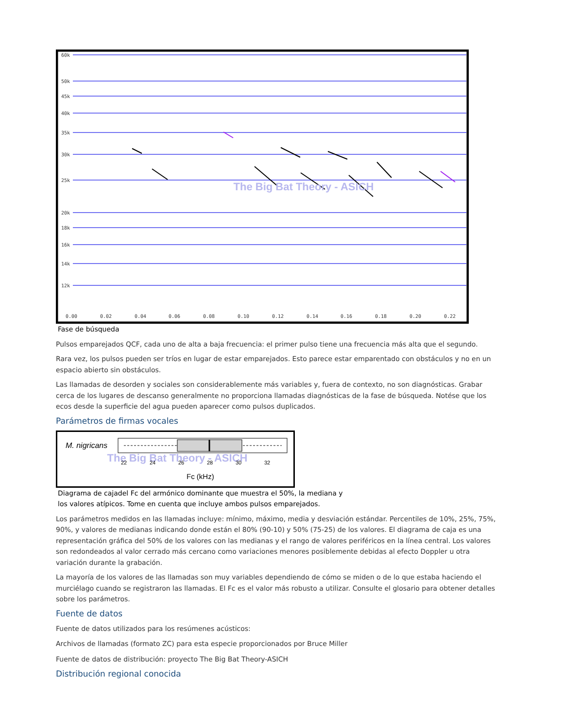60k
50k
45k
40k
35k
30k
25k
20k
18k
16k
14k
12k
0.00
0.02
0.04
0.06
0.08
0.10
0.12
0.14
0.16
0.18
0.20
0.22
The Big Bat Theory - ASICH
Fase de búsqueda
Pulsos emparejados QCF, cada uno de alta a baja frecuencia: el primer pulso tiene una frecuencia más alta que el segundo.
Rara vez, los pulsos pueden ser tríos en lugar de estar emparejados. Esto parece estar emparentado con obstáculos y no en un espacio abierto sin obstáculos.
Las llamadas de desorden y sociales son considerablemente más variables y, fuera de contexto, no son diagnósticas. Grabar cerca de los lugares de descanso generalmente no proporciona llamadas diagnósticas de la fase de búsqueda. Notése que los ecos desde la superficie del agua pueden aparecer como pulsos duplicados.
Parámetros de firmas vocales
M. nigricans
The Big Bat Theory - ASICH
22
24
26
28
30
32
Fc (kHz)
Diagrama de cajadel Fc del armónico dominante que muestra el 50%, la mediana y
los valores atípicos. Tome en cuenta que incluye ambos pulsos emparejados.
Los parámetros medidos en las llamadas incluye: mínimo, máximo, media y desviación estándar. Percentiles de 10%, 25%, 75%, 90%, y valores de medianas indicando donde están el 80% (90-10) y 50% (75-25) de los valores. El diagrama de caja es una representación gráfica del 50% de los valores con las medianas y el rango de valores periféricos en la línea central. Los valores son redondeados al valor cerrado más cercano como variaciones menores posiblemente debidas al efecto Doppler u otra variación durante la grabación.
La mayoría de los valores de las llamadas son muy variables dependiendo de cómo se miden o de lo que estaba haciendo el murciélago cuando se registraron las llamadas. El Fc es el valor más robusto a utilizar. Consulte el glosario para obtener detalles sobre los parámetros.
Fuente de datos
Fuente de datos utilizados para los resúmenes acústicos:
Archivos de llamadas (formato ZC) para esta especie proporcionados por Bruce Miller
Fuente de datos de distribución: proyecto The Big Bat Theory-ASICH
Distribución regional conocida